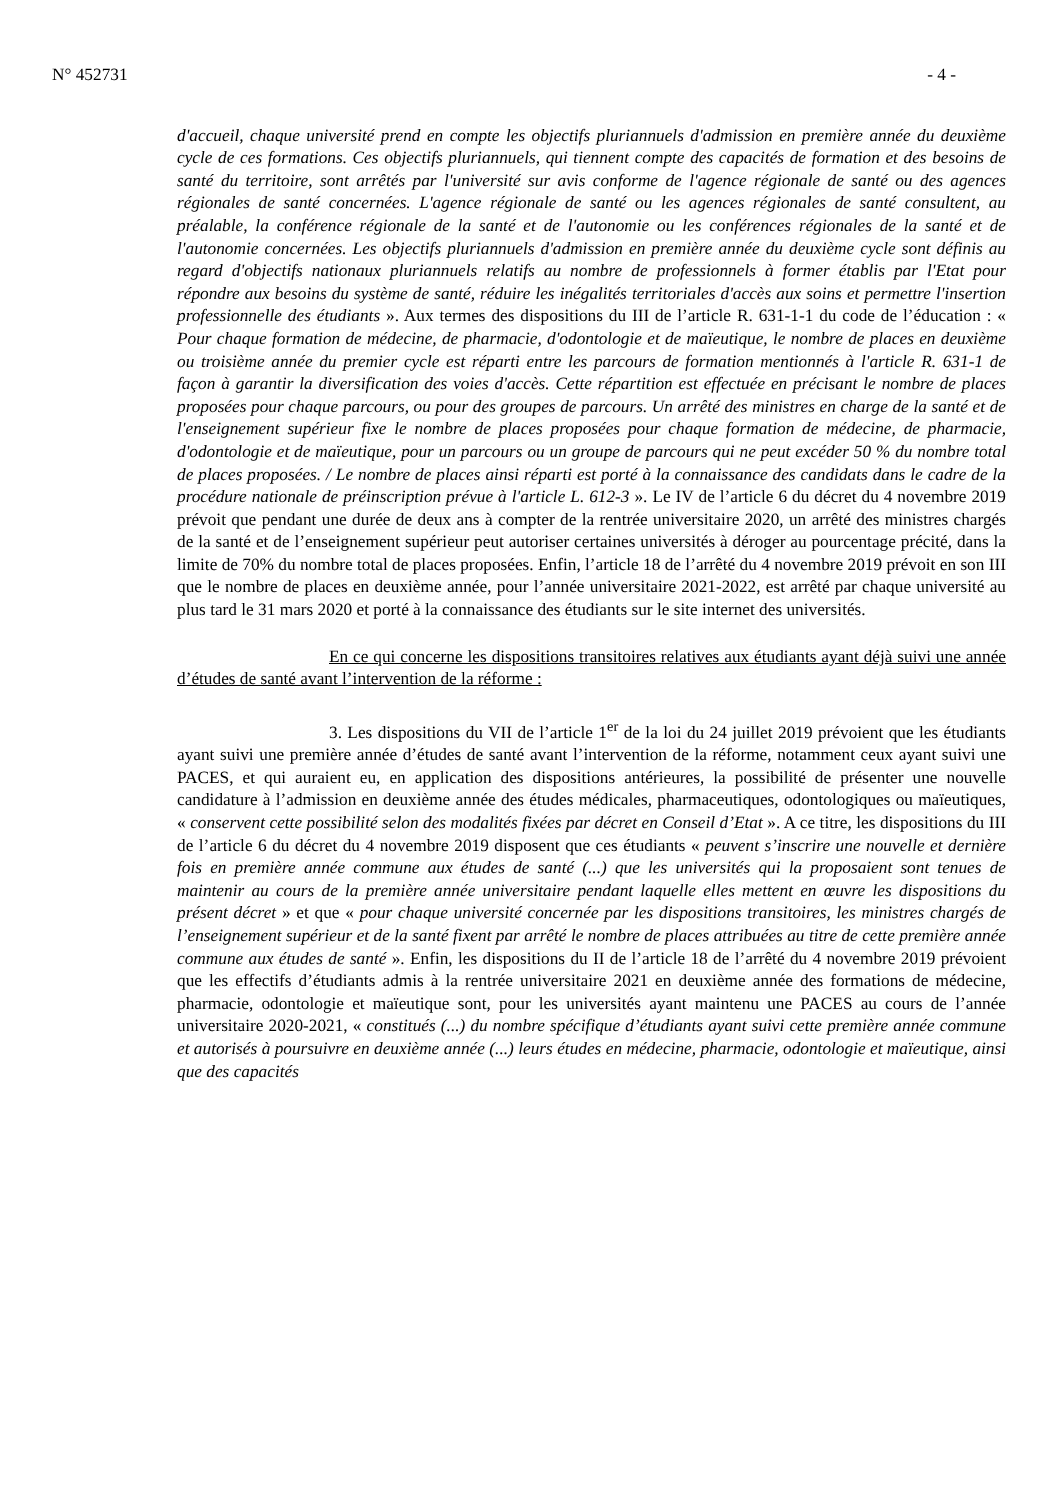N° 452731 - 4 -
d'accueil, chaque université prend en compte les objectifs pluriannuels d'admission en première année du deuxième cycle de ces formations. Ces objectifs pluriannuels, qui tiennent compte des capacités de formation et des besoins de santé du territoire, sont arrêtés par l'université sur avis conforme de l'agence régionale de santé ou des agences régionales de santé concernées. L'agence régionale de santé ou les agences régionales de santé consultent, au préalable, la conférence régionale de la santé et de l'autonomie ou les conférences régionales de la santé et de l'autonomie concernées. Les objectifs pluriannuels d'admission en première année du deuxième cycle sont définis au regard d'objectifs nationaux pluriannuels relatifs au nombre de professionnels à former établis par l'Etat pour répondre aux besoins du système de santé, réduire les inégalités territoriales d'accès aux soins et permettre l'insertion professionnelle des étudiants ». Aux termes des dispositions du III de l’article R. 631-1-1 du code de l’éducation : « Pour chaque formation de médecine, de pharmacie, d'odontologie et de maïeutique, le nombre de places en deuxième ou troisième année du premier cycle est réparti entre les parcours de formation mentionnés à l'article R. 631-1 de façon à garantir la diversification des voies d'accès. Cette répartition est effectuée en précisant le nombre de places proposées pour chaque parcours, ou pour des groupes de parcours. Un arrêté des ministres en charge de la santé et de l'enseignement supérieur fixe le nombre de places proposées pour chaque formation de médecine, de pharmacie, d'odontologie et de maïeutique, pour un parcours ou un groupe de parcours qui ne peut excéder 50 % du nombre total de places proposées. / Le nombre de places ainsi réparti est porté à la connaissance des candidats dans le cadre de la procédure nationale de préinscription prévue à l'article L. 612-3 ». Le IV de l’article 6 du décret du 4 novembre 2019 prévoit que pendant une durée de deux ans à compter de la rentrée universitaire 2020, un arrêté des ministres chargés de la santé et de l’enseignement supérieur peut autoriser certaines universités à déroger au pourcentage précité, dans la limite de 70% du nombre total de places proposées. Enfin, l’article 18 de l’arrêté du 4 novembre 2019 prévoit en son III que le nombre de places en deuxième année, pour l’année universitaire 2021-2022, est arrêté par chaque université au plus tard le 31 mars 2020 et porté à la connaissance des étudiants sur le site internet des universités.
En ce qui concerne les dispositions transitoires relatives aux étudiants ayant déjà suivi une année d’études de santé avant l’intervention de la réforme :
3. Les dispositions du VII de l’article 1<sup>er</sup> de la loi du 24 juillet 2019 prévoient que les étudiants ayant suivi une première année d’études de santé avant l’intervention de la réforme, notamment ceux ayant suivi une PACES, et qui auraient eu, en application des dispositions antérieures, la possibilité de présenter une nouvelle candidature à l’admission en deuxième année des études médicales, pharmaceutiques, odontologiques ou maïeutiques, « conservent cette possibilité selon des modalités fixées par décret en Conseil d’Etat ». A ce titre, les dispositions du III de l’article 6 du décret du 4 novembre 2019 disposent que ces étudiants « peuvent s’inscrire une nouvelle et dernière fois en première année commune aux études de santé (...) que les universités qui la proposaient sont tenues de maintenir au cours de la première année universitaire pendant laquelle elles mettent en œuvre les dispositions du présent décret » et que « pour chaque université concernée par les dispositions transitoires, les ministres chargés de l’enseignement supérieur et de la santé fixent par arrêté le nombre de places attribuées au titre de cette première année commune aux études de santé ». Enfin, les dispositions du II de l’article 18 de l’arrêté du 4 novembre 2019 prévoient que les effectifs d’étudiants admis à la rentrée universitaire 2021 en deuxième année des formations de médecine, pharmacie, odontologie et maïeutique sont, pour les universités ayant maintenu une PACES au cours de l’année universitaire 2020-2021, « constitués (...) du nombre spécifique d’étudiants ayant suivi cette première année commune et autorisés à poursuivre en deuxième année (...) leurs études en médecine, pharmacie, odontologie et maïeutique, ainsi que des capacités